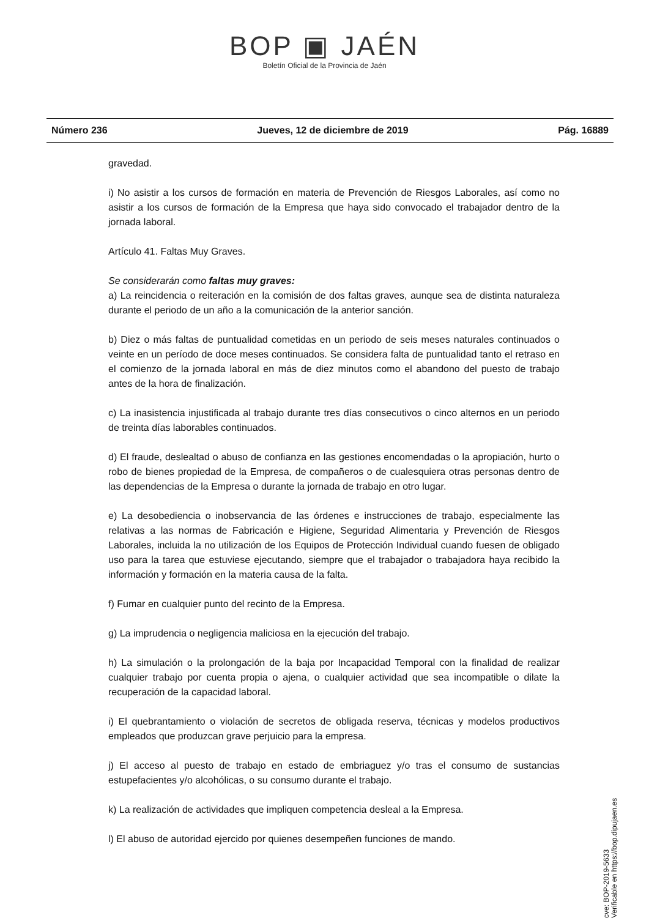BOP ▣ JAÉN
Boletín Oficial de la Provincia de Jaén
Número 236 Jueves, 12 de diciembre de 2019 Pág. 16889
gravedad.
i) No asistir a los cursos de formación en materia de Prevención de Riesgos Laborales, así como no asistir a los cursos de formación de la Empresa que haya sido convocado el trabajador dentro de la jornada laboral.
Artículo 41. Faltas Muy Graves.
Se considerarán como faltas muy graves:
a) La reincidencia o reiteración en la comisión de dos faltas graves, aunque sea de distinta naturaleza durante el periodo de un año a la comunicación de la anterior sanción.
b) Diez o más faltas de puntualidad cometidas en un periodo de seis meses naturales continuados o veinte en un período de doce meses continuados. Se considera falta de puntualidad tanto el retraso en el comienzo de la jornada laboral en más de diez minutos como el abandono del puesto de trabajo antes de la hora de finalización.
c) La inasistencia injustificada al trabajo durante tres días consecutivos o cinco alternos en un periodo de treinta días laborables continuados.
d) El fraude, deslealtad o abuso de confianza en las gestiones encomendadas o la apropiación, hurto o robo de bienes propiedad de la Empresa, de compañeros o de cualesquiera otras personas dentro de las dependencias de la Empresa o durante la jornada de trabajo en otro lugar.
e) La desobediencia o inobservancia de las órdenes e instrucciones de trabajo, especialmente las relativas a las normas de Fabricación e Higiene, Seguridad Alimentaria y Prevención de Riesgos Laborales, incluida la no utilización de los Equipos de Protección Individual cuando fuesen de obligado uso para la tarea que estuviese ejecutando, siempre que el trabajador o trabajadora haya recibido la información y formación en la materia causa de la falta.
f) Fumar en cualquier punto del recinto de la Empresa.
g) La imprudencia o negligencia maliciosa en la ejecución del trabajo.
h) La simulación o la prolongación de la baja por Incapacidad Temporal con la finalidad de realizar cualquier trabajo por cuenta propia o ajena, o cualquier actividad que sea incompatible o dilate la recuperación de la capacidad laboral.
i) El quebrantamiento o violación de secretos de obligada reserva, técnicas y modelos productivos empleados que produzcan grave perjuicio para la empresa.
j) El acceso al puesto de trabajo en estado de embriaguez y/o tras el consumo de sustancias estupefacientes y/o alcohólicas, o su consumo durante el trabajo.
k) La realización de actividades que impliquen competencia desleal a la Empresa.
l) El abuso de autoridad ejercido por quienes desempeñen funciones de mando.
cve: BOP-2019-5633
Verificable en https://bop.dipujaen.es